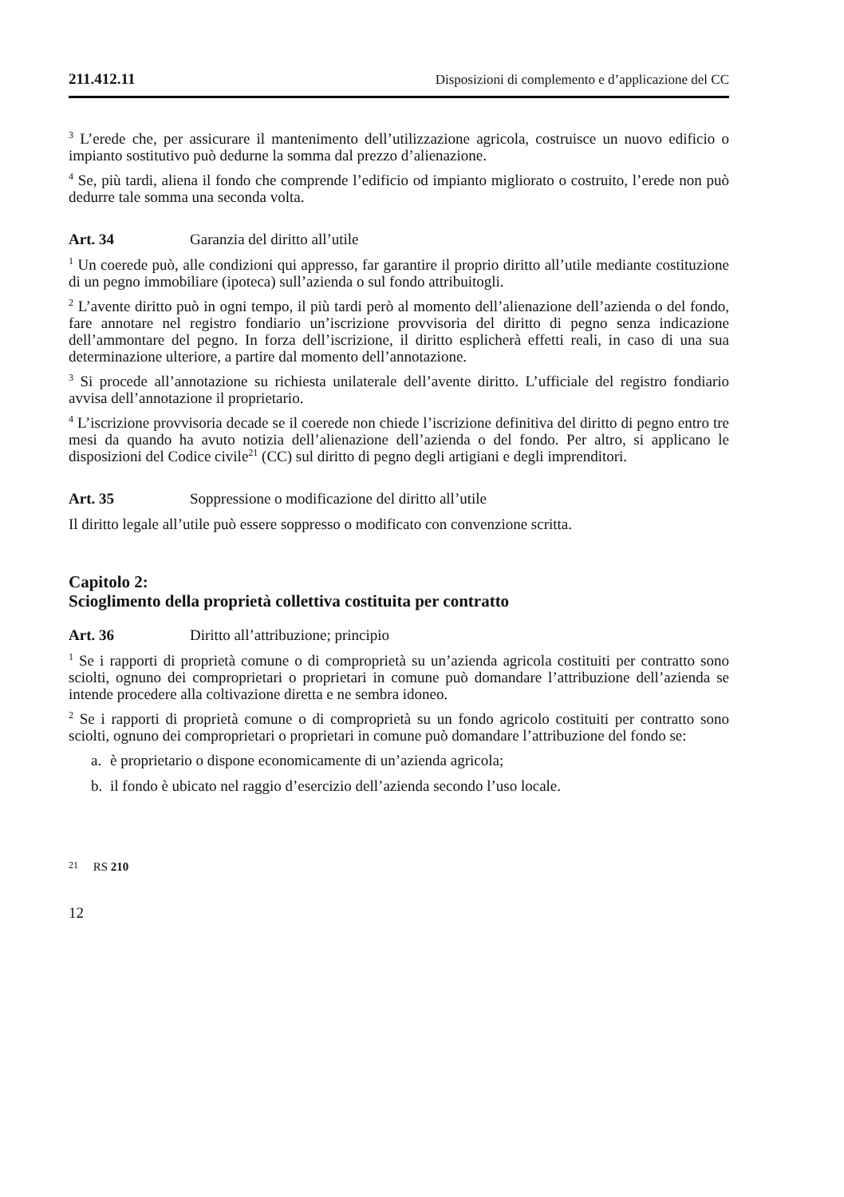211.412.11 Disposizioni di complemento e d’applicazione del CC
<sup>3</sup> L’erede che, per assicurare il mantenimento dell’utilizzazione agricola, costruisce un nuovo edificio o impianto sostitutivo può dedurne la somma dal prezzo d’alienazione.
<sup>4</sup> Se, più tardi, aliena il fondo che comprende l’edificio od impianto migliorato o costruito, l’erede non può dedurre tale somma una seconda volta.
Art. 34 Garanzia del diritto all’utile
<sup>1</sup> Un coerede può, alle condizioni qui appresso, far garantire il proprio diritto all’utile mediante costituzione di un pegno immobiliare (ipoteca) sull’azienda o sul fondo attribuitogli.
<sup>2</sup> L’avente diritto può in ogni tempo, il più tardi però al momento dell’alienazione dell’azienda o del fondo, fare annotare nel registro fondiario un’iscrizione provvisoria del diritto di pegno senza indicazione dell’ammontare del pegno. In forza dell’iscrizione, il diritto esplicherà effetti reali, in caso di una sua determinazione ulteriore, a partire dal momento dell’annotazione.
<sup>3</sup> Si procede all’annotazione su richiesta unilaterale dell’avente diritto. L’ufficiale del registro fondiario avvisa dell’annotazione il proprietario.
<sup>4</sup> L’iscrizione provvisoria decade se il coerede non chiede l’iscrizione definitiva del diritto di pegno entro tre mesi da quando ha avuto notizia dell’alienazione dell’azienda o del fondo. Per altro, si applicano le disposizioni del Codice civile<sup>21</sup> (CC) sul diritto di pegno degli artigiani e degli imprenditori.
Art. 35 Soppressione o modificazione del diritto all’utile
Il diritto legale all’utile può essere soppresso o modificato con convenzione scritta.
Capitolo 2:
Scioglimento della proprietà collettiva costituita per contratto
Art. 36 Diritto all’attribuzione; principio
<sup>1</sup> Se i rapporti di proprietà comune o di comproprietà su un’azienda agricola costituiti per contratto sono sciolti, ognuno dei comproprietari o proprietari in comune può domandare l’attribuzione dell’azienda se intende procedere alla coltivazione diretta e ne sembra idoneo.
<sup>2</sup> Se i rapporti di proprietà comune o di comproprietà su un fondo agricolo costituiti per contratto sono sciolti, ognuno dei comproprietari o proprietari in comune può domandare l’attribuzione del fondo se:
a. è proprietario o dispone economicamente di un’azienda agricola;
b. il fondo è ubicato nel raggio d’esercizio dell’azienda secondo l’uso locale.
<sup>21</sup> RS 210
12